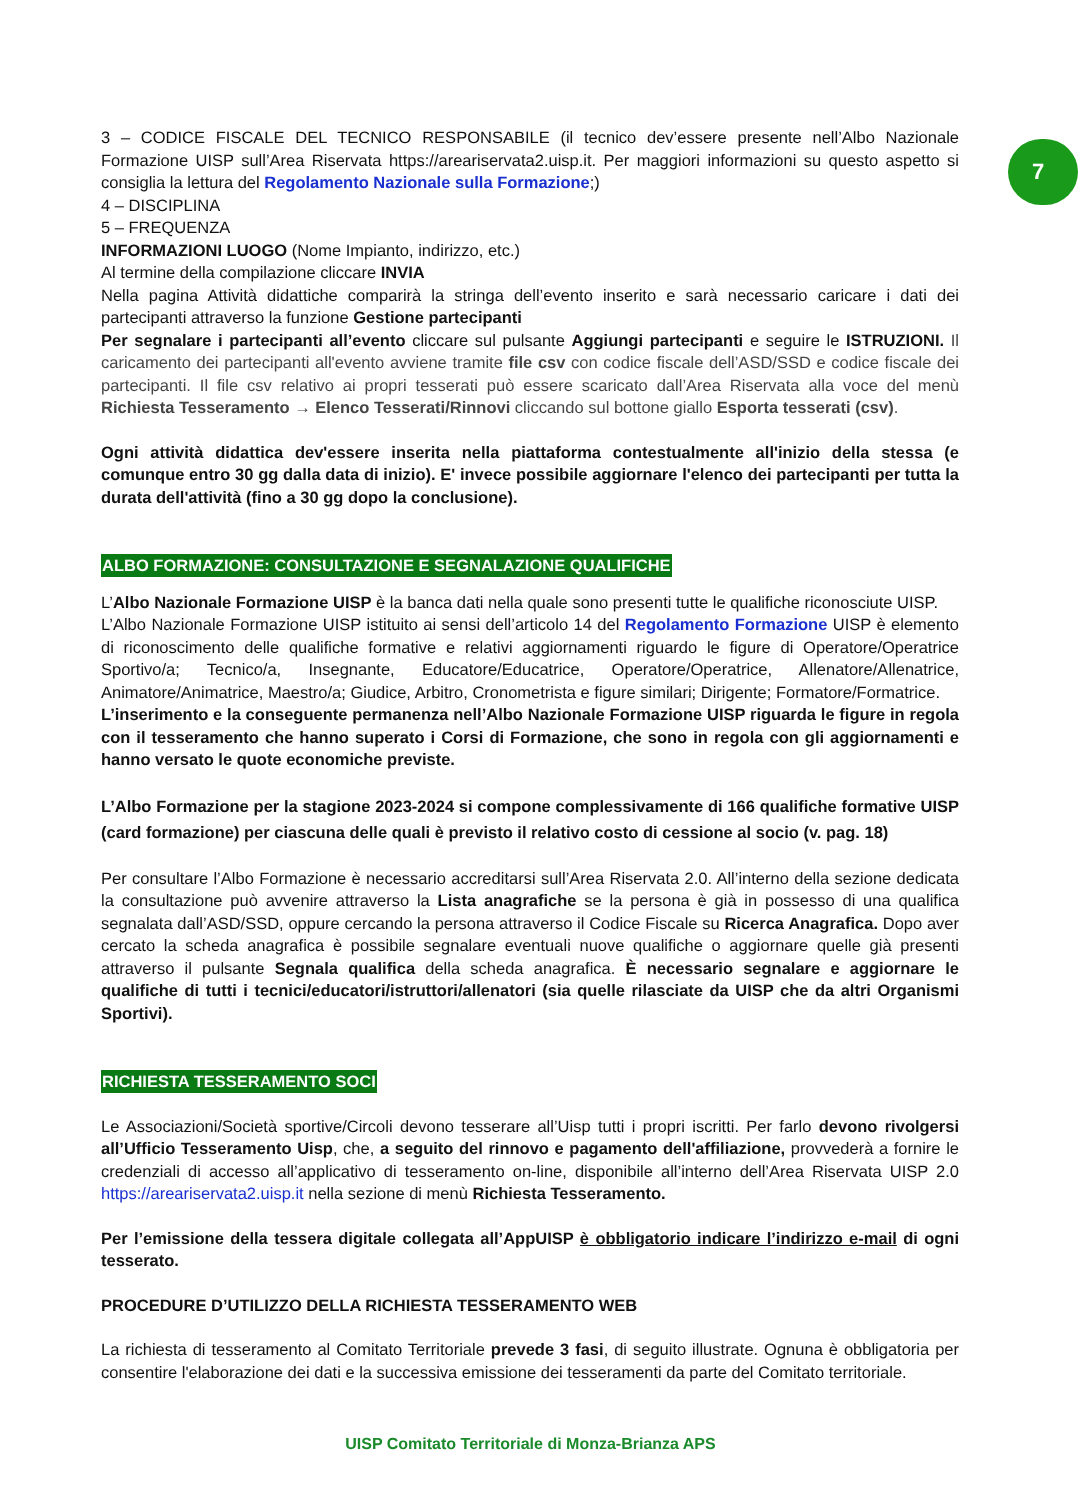7
3 – CODICE FISCALE DEL TECNICO RESPONSABILE (il tecnico dev’essere presente nell’Albo Nazionale Formazione UISP sull’Area Riservata https://areariservata2.uisp.it. Per maggiori informazioni su questo aspetto si consiglia la lettura del Regolamento Nazionale sulla Formazione;)
4 – DISCIPLINA
5 – FREQUENZA
INFORMAZIONI LUOGO (Nome Impianto, indirizzo, etc.)
Al termine della compilazione cliccare INVIA
Nella pagina Attività didattiche comparirà la stringa dell’evento inserito e sarà necessario caricare i dati dei partecipanti attraverso la funzione Gestione partecipanti
Per segnalare i partecipanti all’evento cliccare sul pulsante Aggiungi partecipanti e seguire le ISTRUZIONI. Il caricamento dei partecipanti all'evento avviene tramite file csv con codice fiscale dell’ASD/SSD e codice fiscale dei partecipanti. Il file csv relativo ai propri tesserati può essere scaricato dall’Area Riservata alla voce del menù Richiesta Tesseramento → Elenco Tesserati/Rinnovi cliccando sul bottone giallo Esporta tesserati (csv).
Ogni attività didattica dev'essere inserita nella piattaforma contestualmente all'inizio della stessa (e comunque entro 30 gg dalla data di inizio). E' invece possibile aggiornare l'elenco dei partecipanti per tutta la durata dell'attività (fino a 30 gg dopo la conclusione).
ALBO FORMAZIONE: CONSULTAZIONE E SEGNALAZIONE QUALIFICHE
L’Albo Nazionale Formazione UISP è la banca dati nella quale sono presenti tutte le qualifiche riconosciute UISP.
L’Albo Nazionale Formazione UISP istituito ai sensi dell’articolo 14 del Regolamento Formazione UISP è elemento di riconoscimento delle qualifiche formative e relativi aggiornamenti riguardo le figure di Operatore/Operatrice Sportivo/a; Tecnico/a, Insegnante, Educatore/Educatrice, Operatore/Operatrice, Allenatore/Allenatrice, Animatore/Animatrice, Maestro/a; Giudice, Arbitro, Cronometrista e figure similari; Dirigente; Formatore/Formatrice.
L’inserimento e la conseguente permanenza nell’Albo Nazionale Formazione UISP riguarda le figure in regola con il tesseramento che hanno superato i Corsi di Formazione, che sono in regola con gli aggiornamenti e hanno versato le quote economiche previste.
L’Albo Formazione per la stagione 2023-2024 si compone complessivamente di 166 qualifiche formative UISP (card formazione) per ciascuna delle quali è previsto il relativo costo di cessione al socio (v. pag. 18)
Per consultare l’Albo Formazione è necessario accreditarsi sull’Area Riservata 2.0. All’interno della sezione dedicata la consultazione può avvenire attraverso la Lista anagrafiche se la persona è già in possesso di una qualifica segnalata dall’ASD/SSD, oppure cercando la persona attraverso il Codice Fiscale su Ricerca Anagrafica. Dopo aver cercato la scheda anagrafica è possibile segnalare eventuali nuove qualifiche o aggiornare quelle già presenti attraverso il pulsante Segnala qualifica della scheda anagrafica. È necessario segnalare e aggiornare le qualifiche di tutti i tecnici/educatori/istruttori/allenatori (sia quelle rilasciate da UISP che da altri Organismi Sportivi).
RICHIESTA TESSERAMENTO SOCI
Le Associazioni/Società sportive/Circoli devono tesserare all’Uisp tutti i propri iscritti. Per farlo devono rivolgersi all’Ufficio Tesseramento Uisp, che, a seguito del rinnovo e pagamento dell'affiliazione, provvederà a fornire le credenziali di accesso all’applicativo di tesseramento on-line, disponibile all’interno dell’Area Riservata UISP 2.0 https://areariservata2.uisp.it nella sezione di menù Richiesta Tesseramento.
Per l’emissione della tessera digitale collegata all’AppUISP è obbligatorio indicare l’indirizzo e-mail di ogni tesserato.
PROCEDURE D’UTILIZZO DELLA RICHIESTA TESSERAMENTO WEB
La richiesta di tesseramento al Comitato Territoriale prevede 3 fasi, di seguito illustrate. Ognuna è obbligatoria per consentire l'elaborazione dei dati e la successiva emissione dei tesseramenti da parte del Comitato territoriale.
UISP Comitato Territoriale di Monza-Brianza APS